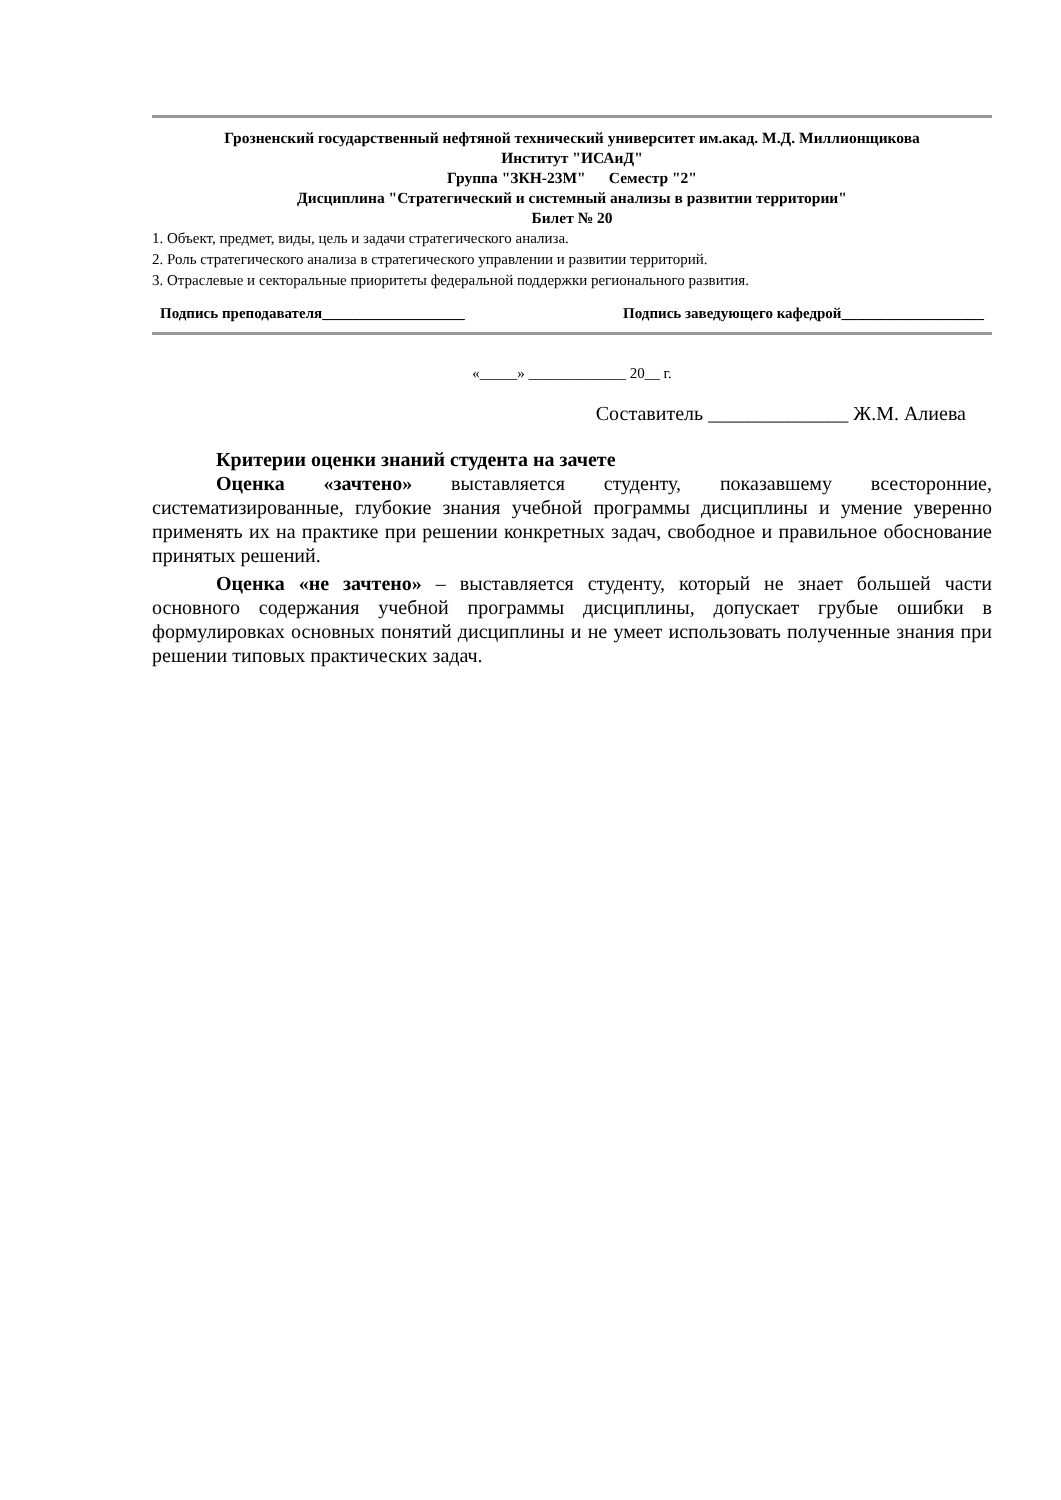Грозненский государственный нефтяной технический университет им.акад. М.Д. Миллионщикова
Институт "ИСАиД"
Группа "ЗКН-23М" Семестр "2"
Дисциплина "Стратегический и системный анализы в развитии территории"
Билет № 20
1. Объект, предмет, виды, цель и задачи стратегического анализа.
2. Роль стратегического анализа в стратегического управлении и развитии территорий.
3. Отраслевые и секторальные приоритеты федеральной поддержки регионального развития.
Подпись преподавателя___________________ Подпись заведующего кафедрой___________________
«_____» _____________ 20__ г.
Составитель ______________ Ж.М. Алиева
Критерии оценки знаний студента на зачете
Оценка «зачтено» выставляется студенту, показавшему всесторонние, систематизированные, глубокие знания учебной программы дисциплины и умение уверенно применять их на практике при решении конкретных задач, свободное и правильное обоснование принятых решений.
Оценка «не зачтено» – выставляется студенту, который не знает большей части основного содержания учебной программы дисциплины, допускает грубые ошибки в формулировках основных понятий дисциплины и не умеет использовать полученные знания при решении типовых практических задач.